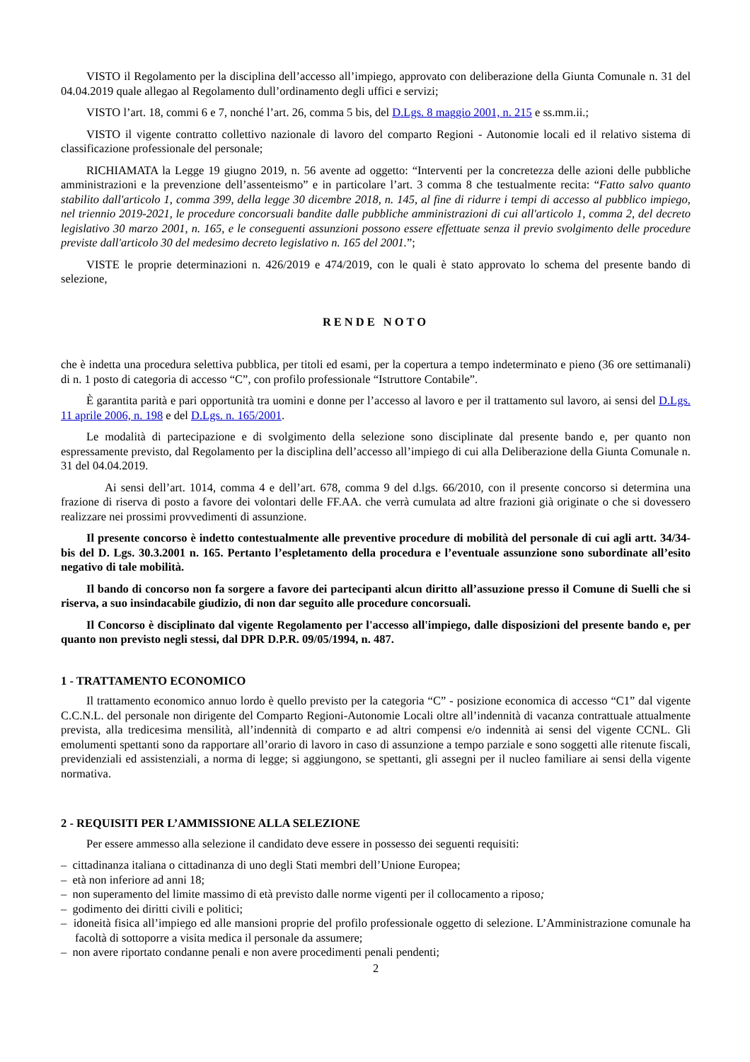VISTO il Regolamento per la disciplina dell’accesso all’impiego, approvato con deliberazione della Giunta Comunale n. 31 del 04.04.2019 quale allegao al Regolamento dull’ordinamento degli uffici e servizi;
VISTO l’art. 18, commi 6 e 7, nonché l’art. 26, comma 5 bis, del D.Lgs. 8 maggio 2001, n. 215 e ss.mm.ii.;
VISTO il vigente contratto collettivo nazionale di lavoro del comparto Regioni - Autonomie locali ed il relativo sistema di classificazione professionale del personale;
RICHIAMATA la Legge 19 giugno 2019, n. 56 avente ad oggetto: “Interventi per la concretezza delle azioni delle pubbliche amministrazioni e la prevenzione dell’assenteismo” e in particolare l’art. 3 comma 8 che testualmente recita: “Fatto salvo quanto stabilito dall'articolo 1, comma 399, della legge 30 dicembre 2018, n. 145, al fine di ridurre i tempi di accesso al pubblico impiego, nel triennio 2019-2021, le procedure concorsuali bandite dalle pubbliche amministrazioni di cui all'articolo 1, comma 2, del decreto legislativo 30 marzo 2001, n. 165, e le conseguenti assunzioni possono essere effettuate senza il previo svolgimento delle procedure previste dall'articolo 30 del medesimo decreto legislativo n. 165 del 2001.”;
VISTE le proprie determinazioni n. 426/2019 e 474/2019, con le quali è stato approvato lo schema del presente bando di selezione,
RENDE NOTO
che è indetta una procedura selettiva pubblica, per titoli ed esami, per la copertura a tempo indeterminato e pieno (36 ore settimanali) di n. 1 posto di categoria di accesso “C”, con profilo professionale “Istruttore Contabile”.
È garantita parità e pari opportunità tra uomini e donne per l’accesso al lavoro e per il trattamento sul lavoro, ai sensi del D.Lgs. 11 aprile 2006, n. 198 e del D.Lgs. n. 165/2001.
Le modalità di partecipazione e di svolgimento della selezione sono disciplinate dal presente bando e, per quanto non espressamente previsto, dal Regolamento per la disciplina dell’accesso all’impiego di cui alla Deliberazione della Giunta Comunale n. 31 del 04.04.2019.
Ai sensi dell’art. 1014, comma 4 e dell’art. 678, comma 9 del d.lgs. 66/2010, con il presente concorso si determina una frazione di riserva di posto a favore dei volontari delle FF.AA. che verrà cumulata ad altre frazioni già originate o che si dovessero realizzare nei prossimi provvedimenti di assunzione.
Il presente concorso è indetto contestualmente alle preventive procedure di mobilità del personale di cui agli artt. 34/34-bis del D. Lgs. 30.3.2001 n. 165. Pertanto l’espletamento della procedura e l’eventuale assunzione sono subordinate all’esito negativo di tale mobilità.
Il bando di concorso non fa sorgere a favore dei partecipanti alcun diritto all’assuzione presso il Comune di Suelli che si riserva, a suo insindacabile giudizio, di non dar seguito alle procedure concorsuali.
Il Concorso è disciplinato dal vigente Regolamento per l'accesso all'impiego, dalle disposizioni del presente bando e, per quanto non previsto negli stessi, dal DPR D.P.R. 09/05/1994, n. 487.
1 - TRATTAMENTO ECONOMICO
Il trattamento economico annuo lordo è quello previsto per la categoria “C” - posizione economica di accesso “C1” dal vigente C.C.N.L. del personale non dirigente del Comparto Regioni-Autonomie Locali oltre all’indennità di vacanza contrattuale attualmente prevista, alla tredicesima mensilità, all’indennità di comparto e ad altri compensi e/o indennità ai sensi del vigente CCNL. Gli emolumenti spettanti sono da rapportare all’orario di lavoro in caso di assunzione a tempo parziale e sono soggetti alle ritenute fiscali, previdenziali ed assistenziali, a norma di legge; si aggiungono, se spettanti, gli assegni per il nucleo familiare ai sensi della vigente normativa.
2 - REQUISITI PER L’AMMISSIONE ALLA SELEZIONE
Per essere ammesso alla selezione il candidato deve essere in possesso dei seguenti requisiti:
– cittadinanza italiana o cittadinanza di uno degli Stati membri dell’Unione Europea;
– età non inferiore ad anni 18;
– non superamento del limite massimo di età previsto dalle norme vigenti per il collocamento a riposo;
– godimento dei diritti civili e politici;
– idoneità fisica all’impiego ed alle mansioni proprie del profilo professionale oggetto di selezione. L’Amministrazione comunale ha facoltà di sottoporre a visita medica il personale da assumere;
– non avere riportato condanne penali e non avere procedimenti penali pendenti;
2